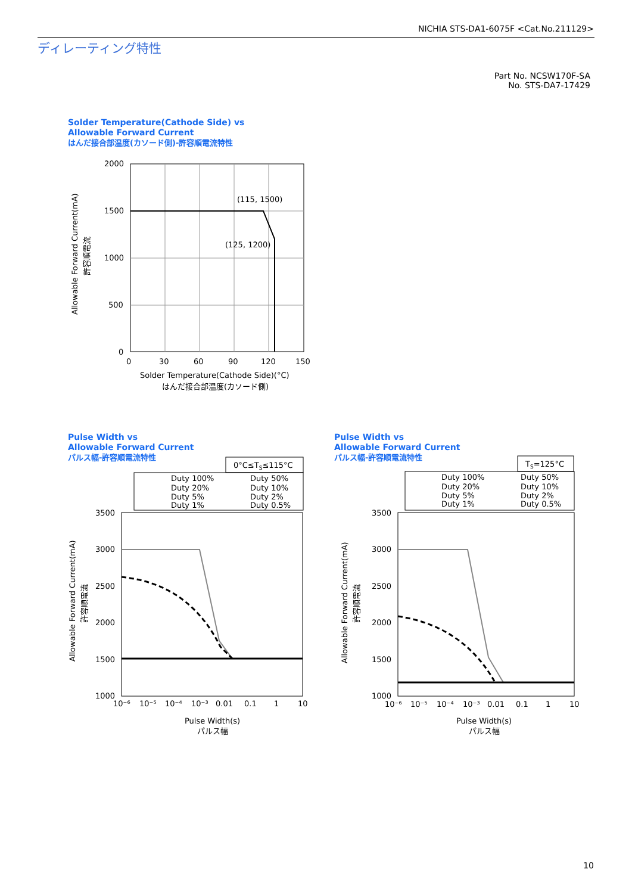NICHIA STS-DA1-6075F <Cat.No.211129>
ディレーティング特性
Part No. NCSW170F-SA
No. STS-DA7-17429
Solder Temperature(Cathode Side) vs
Allowable Forward Current
はんだ接合部温度(カソード側)-許容順電流特性
(115, 1500)
(125, 1200)
2000
1500
1000
500
0
0
30
60
90
120
150
Solder Temperature(Cathode Side)(°C)
はんだ接合部温度(カソード側)
Allowable Forward Current(mA)
許容順電流
Pulse Width vs
Allowable Forward Current
パルス幅-許容順電流特性
Pulse Width vs
Allowable Forward Current
パルス幅-許容順電流特性
0°C≤TS≤115°C
Duty 100%
Duty 50%
Duty 20%
Duty 10%
Duty 5%
Duty 2%
Duty 1%
Duty 0.5%
3500
3000
2500
2000
1500
1000
10⁻⁶
10⁻⁵
10⁻⁴
10⁻³
0.01
0.1
1
10
Pulse Width(s)
パルス幅
Allowable Forward Current(mA)
許容順電流
TS=125°C
Duty 100%
Duty 50%
Duty 20%
Duty 10%
Duty 5%
Duty 2%
Duty 1%
Duty 0.5%
3500
3000
2500
2000
1500
1000
10⁻⁶
10⁻⁵
10⁻⁴
10⁻³
0.01
0.1
1
10
Pulse Width(s)
パルス幅
Allowable Forward Current(mA)
許容順電流
10